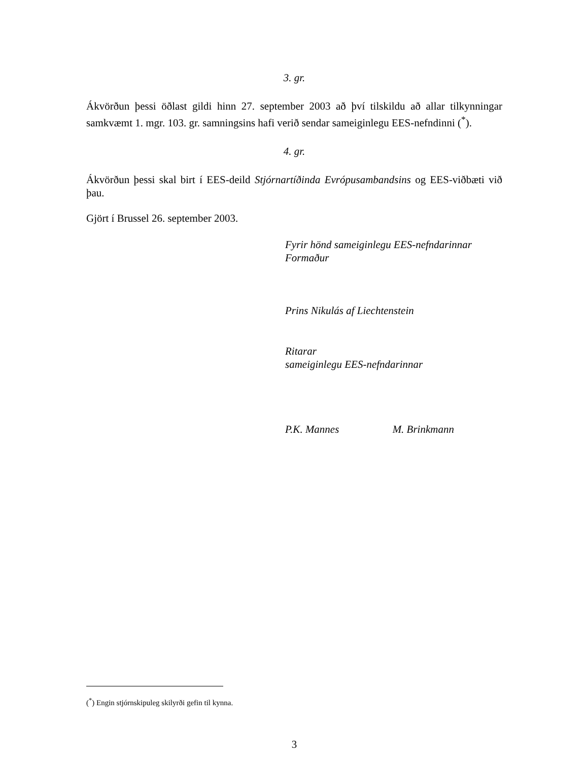3. gr.
Ákvörðun þessi öðlast gildi hinn 27. september 2003 að því tilskildu að allar tilkynningar samkvæmt 1. mgr. 103. gr. samningsins hafi verið sendar sameiginlegu EES-nefndinni (<sup>*</sup>).
4. gr.
Ákvörðun þessi skal birt í EES-deild Stjórnartíðinda Evrópusambandsins og EES-viðbæti við þau.
Gjört í Brussel 26. september 2003.
Fyrir hönd sameiginlegu EES-nefndarinnar
Formaður
Prins Nikulás af Liechtenstein
Ritarar
sameiginlegu EES-nefndarinnar
P.K. Mannes M. Brinkmann
(<sup>*</sup>) Engin stjórnskipuleg skilyrði gefin til kynna.
3